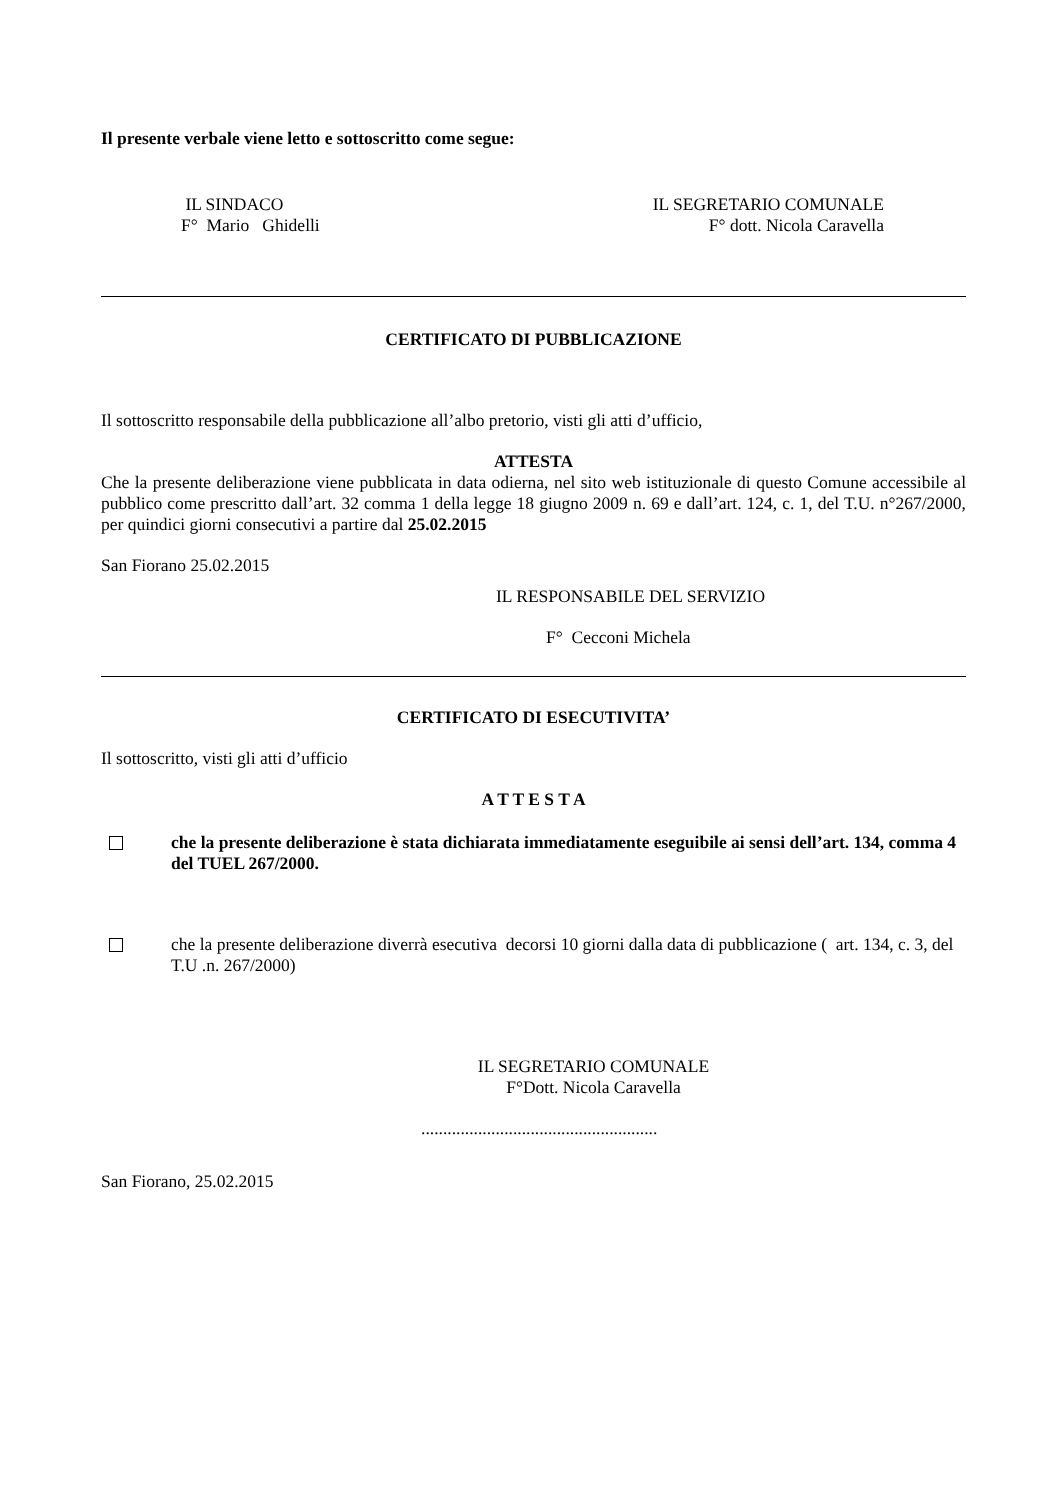Il presente verbale viene letto e sottoscritto come segue:
IL SINDACO
F° Mario Ghidelli
IL SEGRETARIO COMUNALE
F° dott. Nicola Caravella
CERTIFICATO DI PUBBLICAZIONE
Il sottoscritto responsabile della pubblicazione all’albo pretorio, visti gli atti d’ufficio,
ATTESTA
Che la presente deliberazione viene pubblicata in data odierna, nel sito web istituzionale di questo Comune accessibile al pubblico come prescritto dall’art. 32 comma 1 della legge 18 giugno 2009 n. 69 e dall’art. 124, c. 1, del T.U. n°267/2000, per quindici giorni consecutivi a partire dal 25.02.2015
San Fiorano 25.02.2015
IL RESPONSABILE DEL SERVIZIO
F° Cecconi Michela
CERTIFICATO DI ESECUTIVITA’
Il sottoscritto, visti gli atti d’ufficio
A T T E S T A
che la presente deliberazione è stata dichiarata immediatamente eseguibile ai sensi dell’art. 134, comma 4 del TUEL 267/2000.
che la presente deliberazione diverrà esecutiva decorsi 10 giorni dalla data di pubblicazione ( art. 134, c. 3, del T.U .n. 267/2000)
IL SEGRETARIO COMUNALE
F°Dott. Nicola Caravella
......................................................
San Fiorano, 25.02.2015